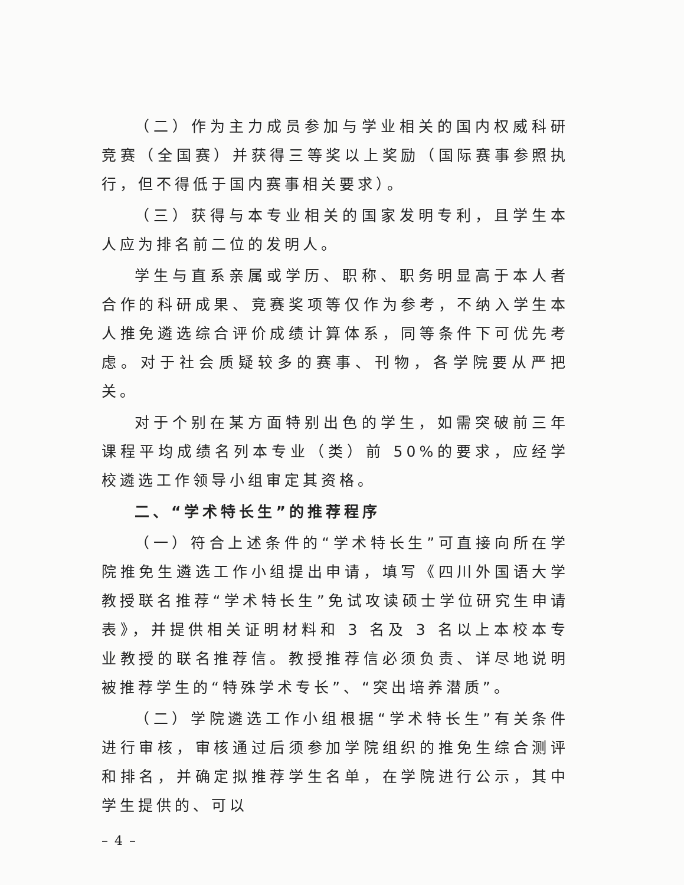（二）作为主力成员参加与学业相关的国内权威科研竞赛（全国赛）并获得三等奖以上奖励（国际赛事参照执行，但不得低于国内赛事相关要求）。
（三）获得与本专业相关的国家发明专利，且学生本人应为排名前二位的发明人。
学生与直系亲属或学历、职称、职务明显高于本人者合作的科研成果、竞赛奖项等仅作为参考，不纳入学生本人推免遴选综合评价成绩计算体系，同等条件下可优先考虑。对于社会质疑较多的赛事、刊物，各学院要从严把关。
对于个别在某方面特别出色的学生，如需突破前三年课程平均成绩名列本专业（类）前 50%的要求，应经学校遴选工作领导小组审定其资格。
二、“学术特长生”的推荐程序
（一）符合上述条件的“学术特长生”可直接向所在学院推免生遴选工作小组提出申请，填写《四川外国语大学教授联名推荐“学术特长生”免试攻读硕士学位研究生申请表》，并提供相关证明材料和 3 名及 3 名以上本校本专业教授的联名推荐信。教授推荐信必须负责、详尽地说明被推荐学生的“特殊学术专长”、“突出培养潜质”。
（二）学院遴选工作小组根据“学术特长生”有关条件进行审核，审核通过后须参加学院组织的推免生综合测评和排名，并确定拟推荐学生名单，在学院进行公示，其中学生提供的、可以
– 4 –